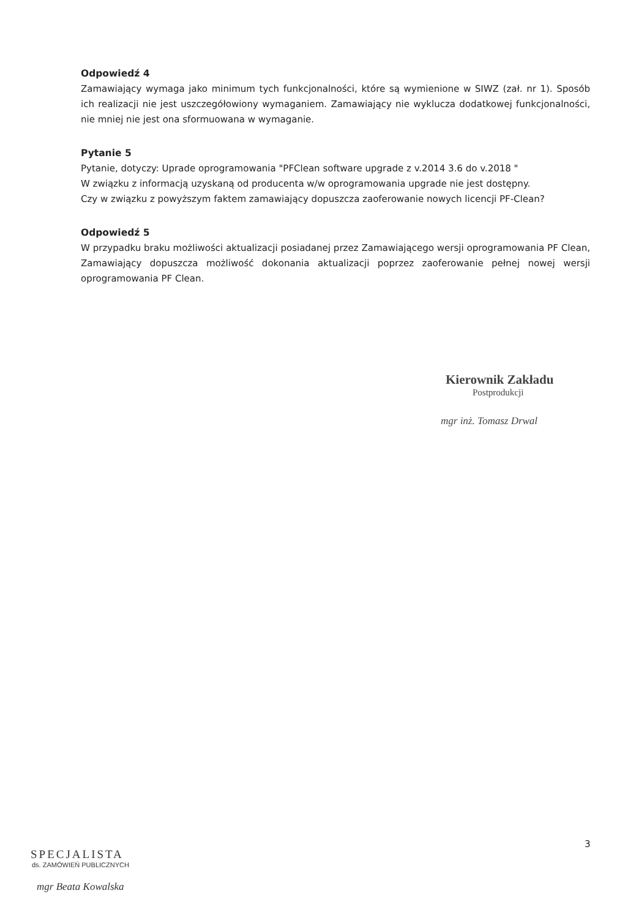Odpowiedź 4
Zamawiający wymaga jako minimum tych funkcjonalności, które są wymienione w SIWZ (zał. nr 1). Sposób ich realizacji nie jest uszczegółowiony wymaganiem. Zamawiający nie wyklucza dodatkowej funkcjonalności, nie mniej nie jest ona sformuowana w wymaganie.
Pytanie 5
Pytanie, dotyczy: Uprade oprogramowania "PFClean software upgrade z v.2014 3.6 do v.2018 "
W związku z informacją uzyskaną od producenta w/w oprogramowania upgrade nie jest dostępny.
Czy w związku z powyższym faktem zamawiający dopuszcza zaoferowanie nowych licencji PF-Clean?
Odpowiedź 5
W przypadku braku możliwości aktualizacji posiadanej przez Zamawiającego wersji oprogramowania PF Clean, Zamawiający dopuszcza możliwość dokonania aktualizacji poprzez zaoferowanie pełnej nowej wersji oprogramowania PF Clean.
Kierownik Zakładu
Postprodukcji
mgr inż. Tomasz Drwal
3
SPECJALISTA
ds. ZAMÓWIEŃ PUBLICZNYCH
mgr Beata Kowalska